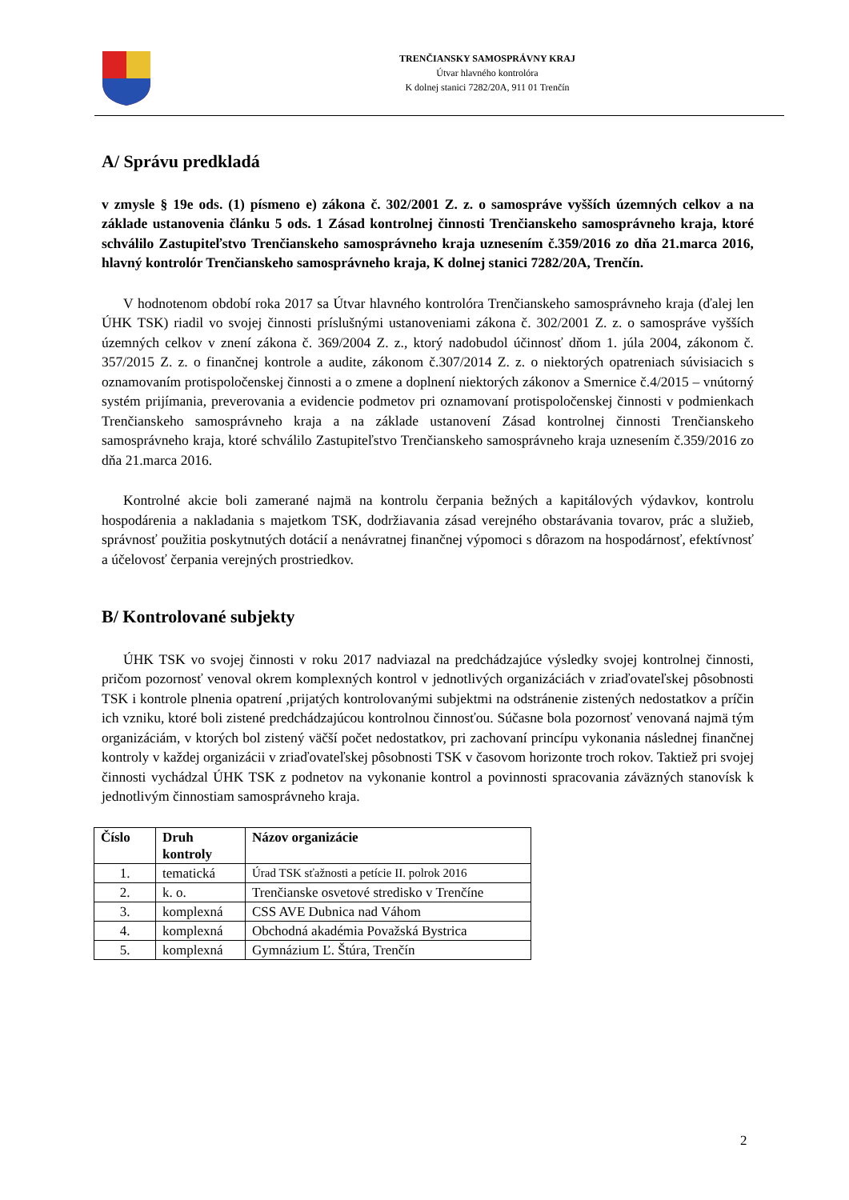TRENČIANSKY SAMOSPRÁVNY KRAJ
Útvar hlavného kontrolóra
K dolnej stanici 7282/20A, 911 01 Trenčín
A/ Správu predkladá
v zmysle § 19e ods. (1) písmeno e) zákona č. 302/2001 Z. z. o samospráve vyšších územných celkov a na základe ustanovenia článku 5 ods. 1 Zásad kontrolnej činnosti Trenčianskeho samosprávneho kraja, ktoré schválilo Zastupiteľstvo Trenčianskeho samosprávneho kraja uznesením č.359/2016 zo dňa 21.marca 2016, hlavný kontrolór Trenčianskeho samosprávneho kraja, K dolnej stanici 7282/20A, Trenčín.
V hodnotenom období roka 2017 sa Útvar hlavného kontrolóra Trenčianskeho samosprávneho kraja (ďalej len ÚHK TSK) riadil vo svojej činnosti príslušnými ustanoveniami zákona č. 302/2001 Z. z. o samospráve vyšších územných celkov v znení zákona č. 369/2004 Z. z., ktorý nadobudol účinnosť dňom 1. júla 2004, zákonom č. 357/2015 Z. z. o finančnej kontrole a audite, zákonom č.307/2014 Z. z. o niektorých opatreniach súvisiacich s oznamovaním protispoločenskej činnosti a o zmene a doplnení niektorých zákonov a Smernice č.4/2015 – vnútorný systém prijímania, preverovania a evidencie podmetov pri oznamovaní protispoločenskej činnosti v podmienkach Trenčianskeho samosprávneho kraja a na základe ustanovení Zásad kontrolnej činnosti Trenčianskeho samosprávneho kraja, ktoré schválilo Zastupiteľstvo Trenčianskeho samosprávneho kraja uznesením č.359/2016 zo dňa 21.marca 2016.
Kontrolné akcie boli zamerané najmä na kontrolu čerpania bežných a kapitálových výdavkov, kontrolu hospodárenia a nakladania s majetkom TSK, dodržiavania zásad verejného obstarávania tovarov, prác a služieb, správnosť použitia poskytnutých dotácií a nenávratnej finančnej výpomoci s dôrazom na hospodárnosť, efektívnosť a účelovosť čerpania verejných prostriedkov.
B/ Kontrolované subjekty
ÚHK TSK vo svojej činnosti v roku 2017 nadviazal na predchádzajúce výsledky svojej kontrolnej činnosti, pričom pozornosť venoval okrem komplexných kontrol v jednotlivých organizáciách v zriaďovateľskej pôsobnosti TSK i kontrole plnenia opatrení ,prijatých kontrolovanými subjektmi na odstránenie zistených nedostatkov a príčin ich vzniku, ktoré boli zistené predchádzajúcou kontrolnou činnosťou. Súčasne bola pozornosť venovaná najmä tým organizáciám, v ktorých bol zistený väčší počet nedostatkov, pri zachovaní princípu vykonania následnej finančnej kontroly v každej organizácii v zriaďovateľskej pôsobnosti TSK v časovom horizonte troch rokov. Taktiež pri svojej činnosti vychádzal ÚHK TSK z podnetov na vykonanie kontrol a povinnosti spracovania záväzných stanovísk k jednotlivým činnostiam samosprávneho kraja.
| Číslo | Druh kontroly | Názov organizácie |
| --- | --- | --- |
| 1. | tematická | Úrad TSK sťažnosti a petície II. polrok 2016 |
| 2. | k. o. | Trenčianske osvetové stredisko v Trenčíne |
| 3. | komplexná | CSS AVE Dubnica nad Váhom |
| 4. | komplexná | Obchodná akadémia Považská Bystrica |
| 5. | komplexná | Gymnázium Ľ. Štúra, Trenčín |
2